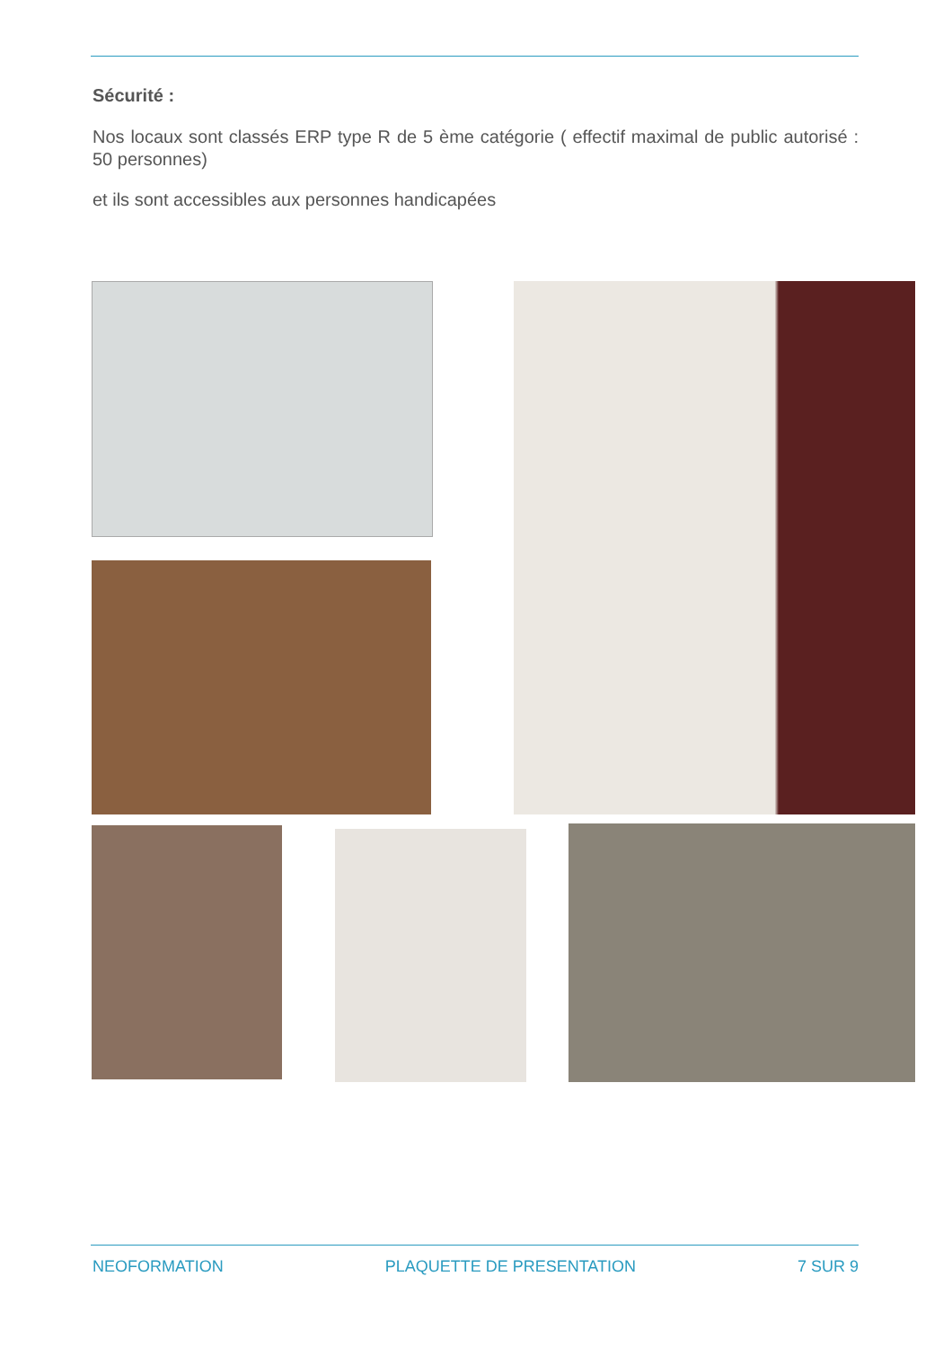Sécurité :
Nos locaux sont classés ERP type R de 5 ème catégorie ( effectif maximal de public autorisé : 50 personnes)
et ils sont accessibles aux personnes handicapées
NEOFORMATION PLAQUETTE DE PRESENTATION 7 SUR 9